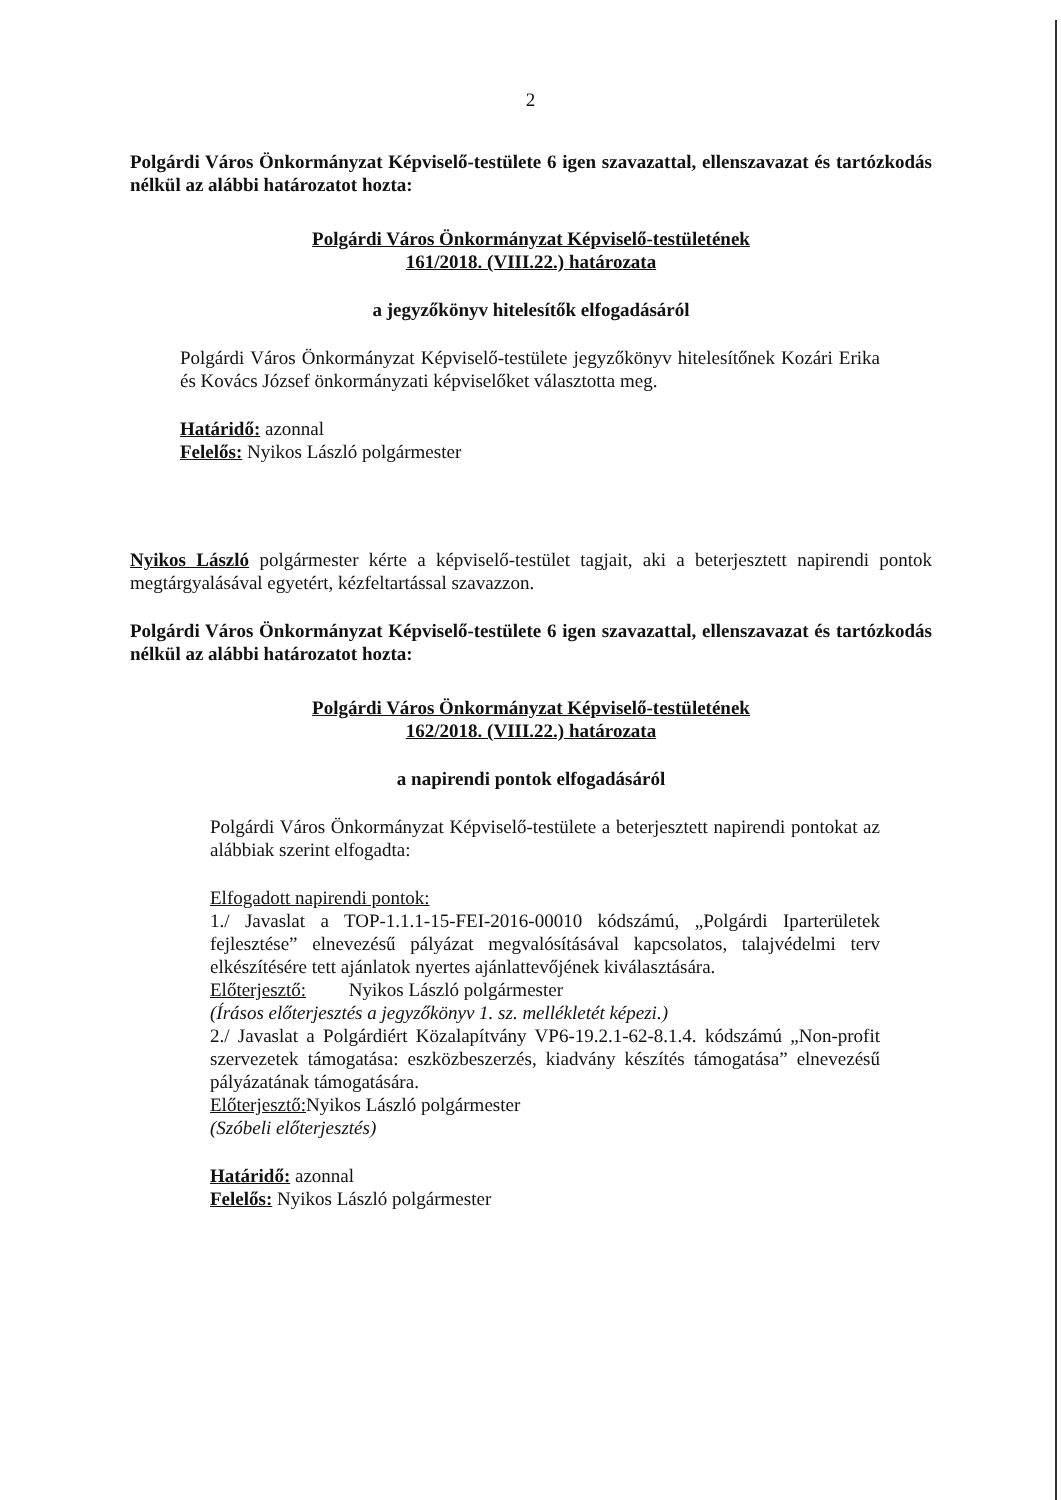2
Polgárdi Város Önkormányzat Képviselő-testülete 6 igen szavazattal, ellenszavazat és tartózkodás nélkül az alábbi határozatot hozta:
Polgárdi Város Önkormányzat Képviselő-testületének
161/2018. (VIII.22.) határozata
a jegyzőkönyv hitelesítők elfogadásáról
Polgárdi Város Önkormányzat Képviselő-testülete jegyzőkönyv hitelesítőnek Kozári Erika és Kovács József önkormányzati képviselőket választotta meg.
Határidő: azonnal
Felelős: Nyikos László polgármester
Nyikos László polgármester kérte a képviselő-testület tagjait, aki a beterjesztett napirendi pontok megtárgyalásával egyetért, kézfeltartással szavazzon.
Polgárdi Város Önkormányzat Képviselő-testülete 6 igen szavazattal, ellenszavazat és tartózkodás nélkül az alábbi határozatot hozta:
Polgárdi Város Önkormányzat Képviselő-testületének
162/2018. (VIII.22.) határozata
a napirendi pontok elfogadásáról
Polgárdi Város Önkormányzat Képviselő-testülete a beterjesztett napirendi pontokat az alábbiak szerint elfogadta:
Elfogadott napirendi pontok:
1./ Javaslat a TOP-1.1.1-15-FEI-2016-00010 kódszámú, „Polgárdi Iparterületek fejlesztése” elnevezésű pályázat megvalósításával kapcsolatos, talajvédelmi terv elkészítésére tett ajánlatok nyertes ajánlattevőjének kiválasztására.
Előterjesztő: Nyikos László polgármester
(Írásos előterjesztés a jegyzőkönyv 1. sz. mellékletét képezi.)
2./ Javaslat a Polgárdiért Közalapítvány VP6-19.2.1-62-8.1.4. kódszámú „Non-profit szervezetek támogatása: eszközbeszerzés, kiadvány készítés támogatása” elnevezésű pályázatának támogatására.
Előterjesztő: Nyikos László polgármester
(Szóbeli előterjesztés)
Határidő: azonnal
Felelős: Nyikos László polgármester